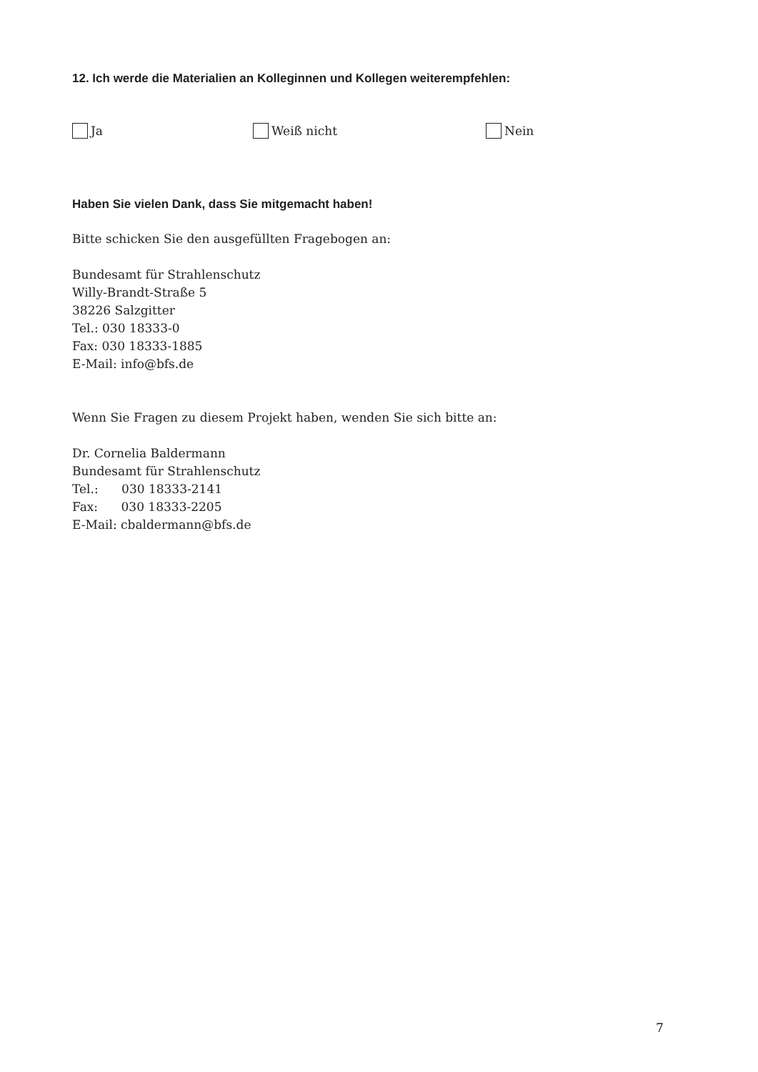12. Ich werde die Materialien an Kolleginnen und Kollegen weiterempfehlen:
Ja Weiß nicht Nein
Haben Sie vielen Dank, dass Sie mitgemacht haben!
Bitte schicken Sie den ausgefüllten Fragebogen an:
Bundesamt für Strahlenschutz
Willy-Brandt-Straße 5
38226 Salzgitter
Tel.: 030 18333-0
Fax: 030 18333-1885
E-Mail: info@bfs.de
Wenn Sie Fragen zu diesem Projekt haben, wenden Sie sich bitte an:
Dr. Cornelia Baldermann
Bundesamt für Strahlenschutz
Tel.: 030 18333-2141
Fax: 030 18333-2205
E-Mail: cbaldermann@bfs.de
7